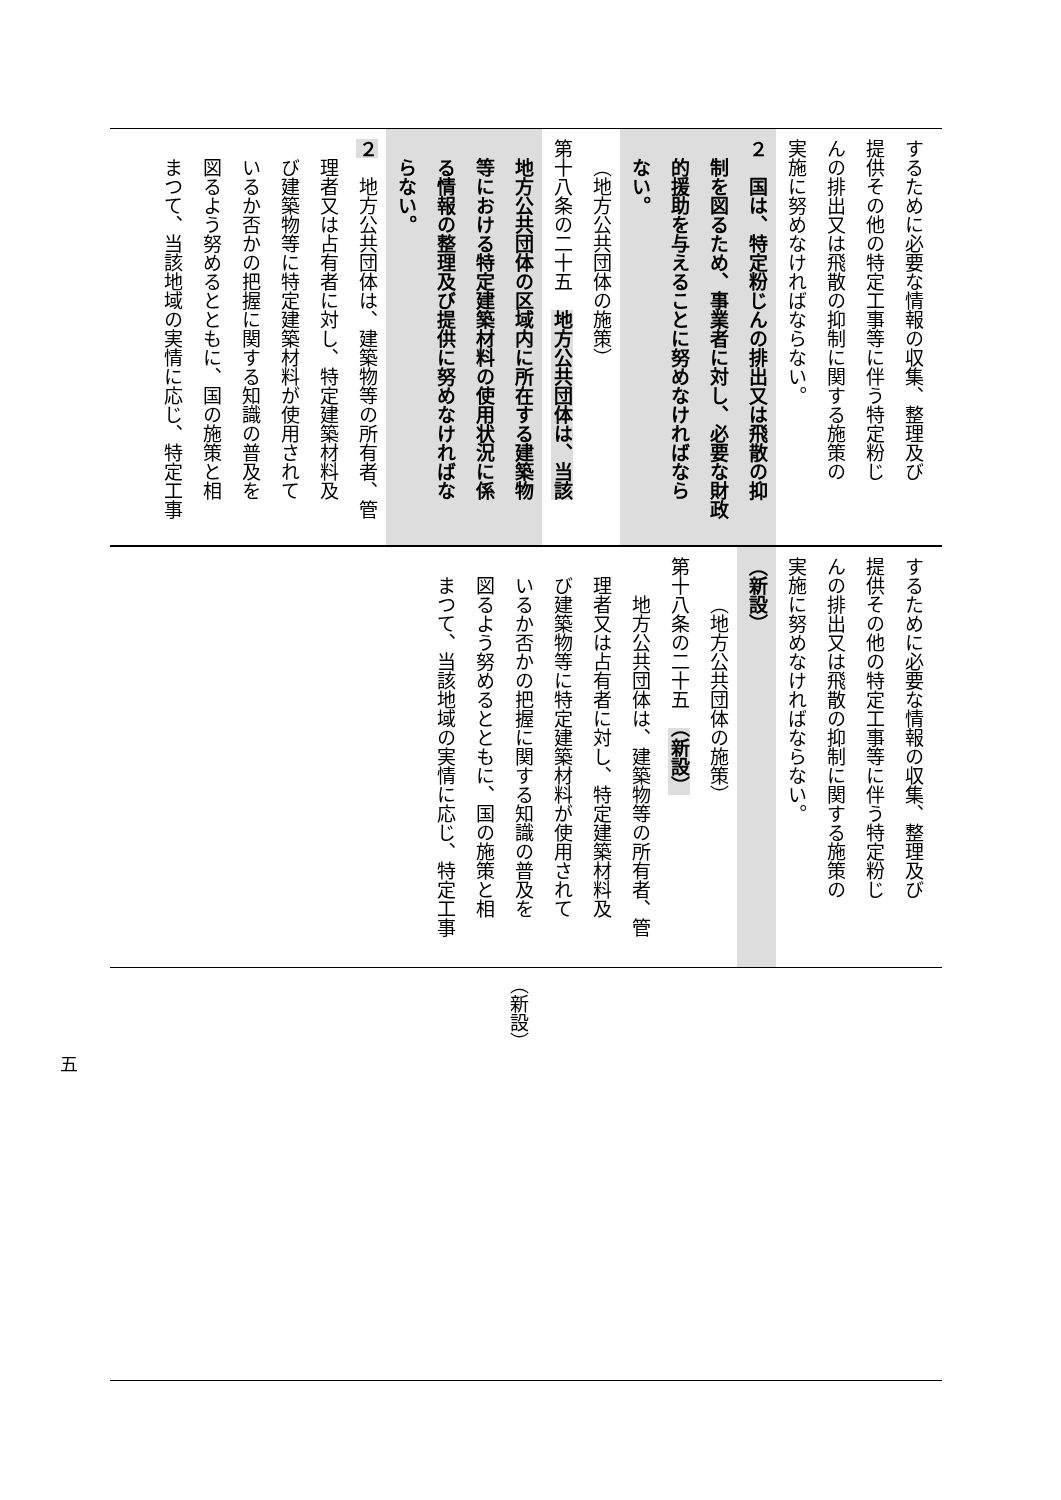するために必要な情報の収集、整理及び
提供その他の特定工事等に伴う特定粉じ
んの排出又は飛散の抑制に関する施策の
実施に努めなければならない。
２　国は、特定粉じんの排出又は飛散の抑
制を図るため、事業者に対し、必要な財政
的援助を与えることに努めなければなら
ない。
（地方公共団体の施策）
第十八条の二十五　地方公共団体は、当該
地方公共団体の区域内に所在する建築物
等における特定建築材料の使用状況に係
る情報の整理及び提供に努めなければな
らない。
２　地方公共団体は、建築物等の所有者、管
理者又は占有者に対し、特定建築材料及
び建築物等に特定建築材料が使用されて
いるか否かの把握に関する知識の普及を
図るよう努めるとともに、国の施策と相
まつて、当該地域の実情に応じ、特定工事
するために必要な情報の収集、整理及び
提供その他の特定工事等に伴う特定粉じ
んの排出又は飛散の抑制に関する施策の
実施に努めなければならない。
（新設）
（地方公共団体の施策）
第十八条の二十五　（新設）
地方公共団体は、建築物等の所有者、管
理者又は占有者に対し、特定建築材料及
び建築物等に特定建築材料が使用されて
いるか否かの把握に関する知識の普及を
図るよう努めるとともに、国の施策と相
まつて、当該地域の実情に応じ、特定工事
（新設）
五